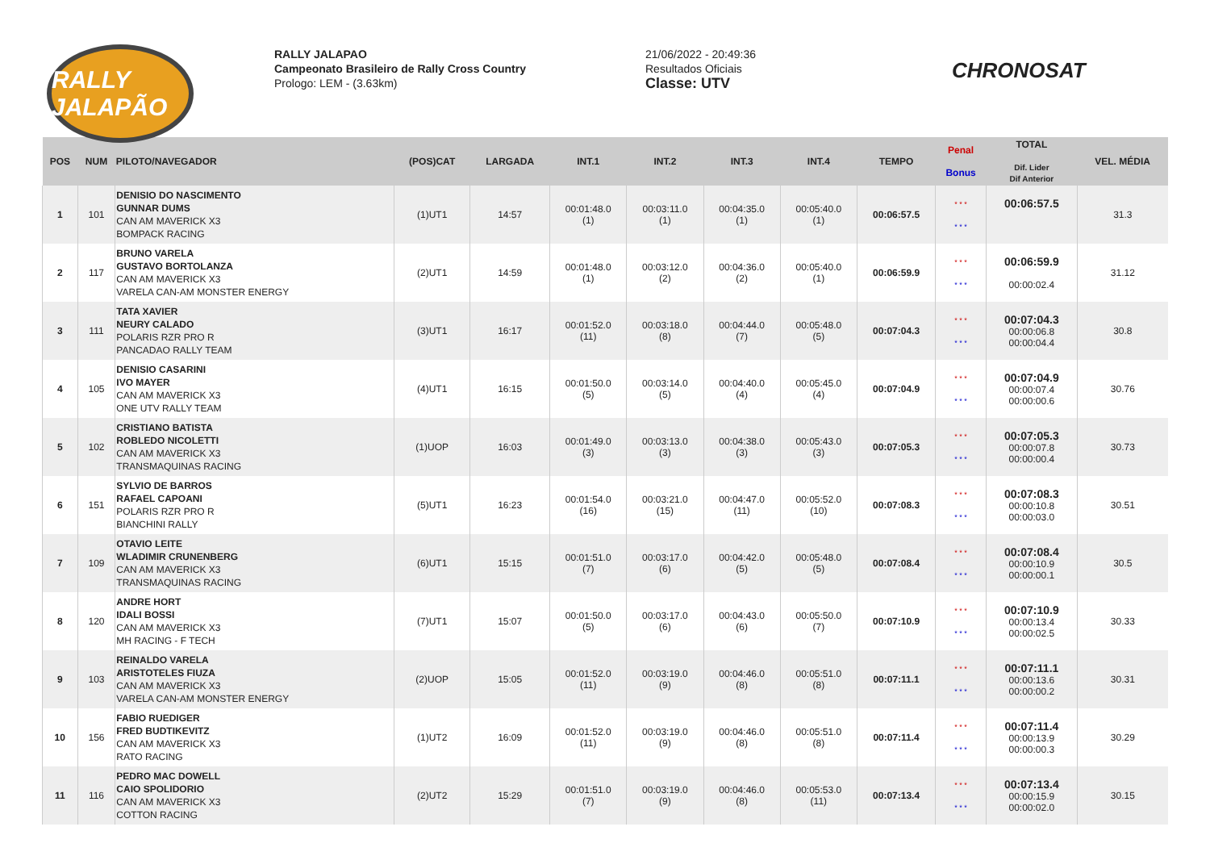RALLY JALAPÃO
RALLY JALAPAO
Campeonato Brasileiro de Rally Cross Country
Prologo: LEM - (3.63km)
21/06/2022 - 20:49:36
Resultados Oficiais
Classe: UTV
CHRONOSAT
| POS | NUM | PILOTO/NAVEGADOR | (POS)CAT | LARGADA | INT.1 | INT.2 | INT.3 | INT.4 | TEMPO | Penal Bonus | TOTAL Dif. Lider Dif Anterior | VEL. MÉDIA |
| --- | --- | --- | --- | --- | --- | --- | --- | --- | --- | --- | --- | --- |
| 1 | 101 | DENISIO DO NASCIMENTO GUNNAR DUMS CAN AM MAVERICK X3 BOMPACK RACING | (1)UT1 | 14:57 | 00:01:48.0 (1) | 00:03:11.0 (1) | 00:04:35.0 (1) | 00:05:40.0 (1) | 00:06:57.5 | * * * * * * | 00:06:57.5 | 31.3 |
| 2 | 117 | BRUNO VARELA GUSTAVO BORTOLANZA CAN AM MAVERICK X3 VARELA CAN-AM MONSTER ENERGY | (2)UT1 | 14:59 | 00:01:48.0 (1) | 00:03:12.0 (2) | 00:04:36.0 (2) | 00:05:40.0 (1) | 00:06:59.9 | * * * * * * | 00:06:59.9 00:00:02.4 | 31.12 |
| 3 | 111 | TATA XAVIER NEURY CALADO POLARIS RZR PRO R PANCADAO RALLY TEAM | (3)UT1 | 16:17 | 00:01:52.0 (11) | 00:03:18.0 (8) | 00:04:44.0 (7) | 00:05:48.0 (5) | 00:07:04.3 | * * * * * * | 00:07:04.3 00:00:06.8 00:00:04.4 | 30.8 |
| 4 | 105 | DENISIO CASARINI IVO MAYER CAN AM MAVERICK X3 ONE UTV RALLY TEAM | (4)UT1 | 16:15 | 00:01:50.0 (5) | 00:03:14.0 (5) | 00:04:40.0 (4) | 00:05:45.0 (4) | 00:07:04.9 | * * * * * * | 00:07:04.9 00:00:07.4 00:00:00.6 | 30.76 |
| 5 | 102 | CRISTIANO BATISTA ROBLEDO NICOLETTI CAN AM MAVERICK X3 TRANSMAQUINAS RACING | (1)UOP | 16:03 | 00:01:49.0 (3) | 00:03:13.0 (3) | 00:04:38.0 (3) | 00:05:43.0 (3) | 00:07:05.3 | * * * * * * | 00:07:05.3 00:00:07.8 00:00:00.4 | 30.73 |
| 6 | 151 | SYLVIO DE BARROS RAFAEL CAPOANI POLARIS RZR PRO R BIANCHINI RALLY | (5)UT1 | 16:23 | 00:01:54.0 (16) | 00:03:21.0 (15) | 00:04:47.0 (11) | 00:05:52.0 (10) | 00:07:08.3 | * * * * * * | 00:07:08.3 00:00:10.8 00:00:03.0 | 30.51 |
| 7 | 109 | OTAVIO LEITE WLADIMIR CRUNENBERG CAN AM MAVERICK X3 TRANSMAQUINAS RACING | (6)UT1 | 15:15 | 00:01:51.0 (7) | 00:03:17.0 (6) | 00:04:42.0 (5) | 00:05:48.0 (5) | 00:07:08.4 | * * * * * * | 00:07:08.4 00:00:10.9 00:00:00.1 | 30.5 |
| 8 | 120 | ANDRE HORT IDALI BOSSI CAN AM MAVERICK X3 MH RACING - F TECH | (7)UT1 | 15:07 | 00:01:50.0 (5) | 00:03:17.0 (6) | 00:04:43.0 (6) | 00:05:50.0 (7) | 00:07:10.9 | * * * * * * | 00:07:10.9 00:00:13.4 00:00:02.5 | 30.33 |
| 9 | 103 | REINALDO VARELA ARISTOTELES FIUZA CAN AM MAVERICK X3 VARELA CAN-AM MONSTER ENERGY | (2)UOP | 15:05 | 00:01:52.0 (11) | 00:03:19.0 (9) | 00:04:46.0 (8) | 00:05:51.0 (8) | 00:07:11.1 | * * * * * * | 00:07:11.1 00:00:13.6 00:00:00.2 | 30.31 |
| 10 | 156 | FABIO RUEDIGER FRED BUDTIKEVITZ CAN AM MAVERICK X3 RATO RACING | (1)UT2 | 16:09 | 00:01:52.0 (11) | 00:03:19.0 (9) | 00:04:46.0 (8) | 00:05:51.0 (8) | 00:07:11.4 | * * * * * * | 00:07:11.4 00:00:13.9 00:00:00.3 | 30.29 |
| 11 | 116 | PEDRO MAC DOWELL CAIO SPOLIDORIO CAN AM MAVERICK X3 COTTON RACING | (2)UT2 | 15:29 | 00:01:51.0 (7) | 00:03:19.0 (9) | 00:04:46.0 (8) | 00:05:53.0 (11) | 00:07:13.4 | * * * * * * | 00:07:13.4 00:00:15.9 00:00:02.0 | 30.15 |